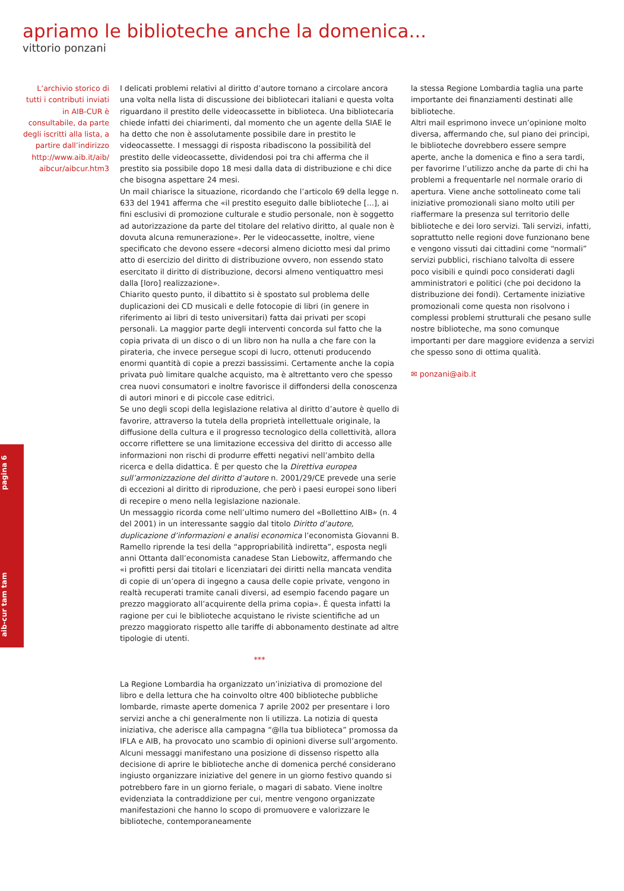apriamo le biblioteche anche la domenica...
vittorio ponzani
L’archivio storico di tutti i contributi inviati in AIB-CUR è consultabile, da parte degli iscritti alla lista, a partire dall’indirizzo http://www.aib.it/aib/ aibcur/aibcur.htm3
I delicati problemi relativi al diritto d’autore tornano a circolare ancora una volta nella lista di discussione dei bibliotecari italiani e questa volta riguardano il prestito delle videocassette in biblioteca. Una bibliotecaria chiede infatti dei chiarimenti, dal momento che un agente della SIAE le ha detto che non è assolutamente possibile dare in prestito le videocassette. I messaggi di risposta ribadiscono la possibilità del prestito delle videocassette, dividendosi poi tra chi afferma che il prestito sia possibile dopo 18 mesi dalla data di distribuzione e chi dice che bisogna aspettare 24 mesi.
Un mail chiarisce la situazione, ricordando che l’articolo 69 della legge n. 633 del 1941 afferma che «il prestito eseguito dalle biblioteche [...], ai fini esclusivi di promozione culturale e studio personale, non è soggetto ad autorizzazione da parte del titolare del relativo diritto, al quale non è dovuta alcuna remunerazione». Per le videocassette, inoltre, viene specificato che devono essere «decorsi almeno diciotto mesi dal primo atto di esercizio del diritto di distribuzione ovvero, non essendo stato esercitato il diritto di distribuzione, decorsi almeno ventiquattro mesi dalla [loro] realizzazione».
Chiarito questo punto, il dibattito si è spostato sul problema delle duplicazioni dei CD musicali e delle fotocopie di libri (in genere in riferimento ai libri di testo universitari) fatta dai privati per scopi personali. La maggior parte degli interventi concorda sul fatto che la copia privata di un disco o di un libro non ha nulla a che fare con la pirateria, che invece persegue scopi di lucro, ottenuti producendo enormi quantità di copie a prezzi bassissimi. Certamente anche la copia privata può limitare qualche acquisto, ma è altrettanto vero che spesso crea nuovi consumatori e inoltre favorisce il diffondersi della conoscenza di autori minori e di piccole case editrici.
Se uno degli scopi della legislazione relativa al diritto d’autore è quello di favorire, attraverso la tutela della proprietà intellettuale originale, la diffusione della cultura e il progresso tecnologico della collettività, allora occorre riflettere se una limitazione eccessiva del diritto di accesso alle informazioni non rischi di produrre effetti negativi nell’ambito della ricerca e della didattica. È per questo che la Direttiva europea sull’armonizzazione del diritto d’autore n. 2001/29/CE prevede una serie di eccezioni al diritto di riproduzione, che però i paesi europei sono liberi di recepire o meno nella legislazione nazionale.
Un messaggio ricorda come nell’ultimo numero del «Bollettino AIB» (n. 4 del 2001) in un interessante saggio dal titolo Diritto d’autore, duplicazione d’informazioni e analisi economica l’economista Giovanni B. Ramello riprende la tesi della “appropriabilità indiretta”, esposta negli anni Ottanta dall’economista canadese Stan Liebowitz, affermando che «i profitti persi dai titolari e licenziatari dei diritti nella mancata vendita di copie di un’opera di ingegno a causa delle copie private, vengono in realtà recuperati tramite canali diversi, ad esempio facendo pagare un prezzo maggiorato all’acquirente della prima copia». È questa infatti la ragione per cui le biblioteche acquistano le riviste scientifiche ad un prezzo maggiorato rispetto alle tariffe di abbonamento destinate ad altre tipologie di utenti.
***
La Regione Lombardia ha organizzato un’iniziativa di promozione del libro e della lettura che ha coinvolto oltre 400 biblioteche pubbliche lombarde, rimaste aperte domenica 7 aprile 2002 per presentare i loro servizi anche a chi generalmente non li utilizza. La notizia di questa iniziativa, che aderisce alla campagna “@lla tua biblioteca” promossa da IFLA e AIB, ha provocato uno scambio di opinioni diverse sull’argomento.
Alcuni messaggi manifestano una posizione di dissenso rispetto alla decisione di aprire le biblioteche anche di domenica perché considerano ingiusto organizzare iniziative del genere in un giorno festivo quando si potrebbero fare in un giorno feriale, o magari di sabato. Viene inoltre evidenziata la contraddizione per cui, mentre vengono organizzate manifestazioni che hanno lo scopo di promuovere e valorizzare le biblioteche, contemporaneamente
la stessa Regione Lombardia taglia una parte importante dei finanziamenti destinati alle biblioteche.
Altri mail esprimono invece un’opinione molto diversa, affermando che, sul piano dei principi, le biblioteche dovrebbero essere sempre aperte, anche la domenica e fino a sera tardi, per favorirne l’utilizzo anche da parte di chi ha problemi a frequentarle nel normale orario di apertura. Viene anche sottolineato come tali iniziative promozionali siano molto utili per riaffermare la presenza sul territorio delle biblioteche e dei loro servizi. Tali servizi, infatti, soprattutto nelle regioni dove funzionano bene e vengono vissuti dai cittadini come “normali” servizi pubblici, rischiano talvolta di essere poco visibili e quindi poco considerati dagli amministratori e politici (che poi decidono la distribuzione dei fondi). Certamente iniziative promozionali come questa non risolvono i complessi problemi strutturali che pesano sulle nostre biblioteche, ma sono comunque importanti per dare maggiore evidenza a servizi che spesso sono di ottima qualità.
✉ ponzani@aib.it
aib-cur tam tam pagina 6